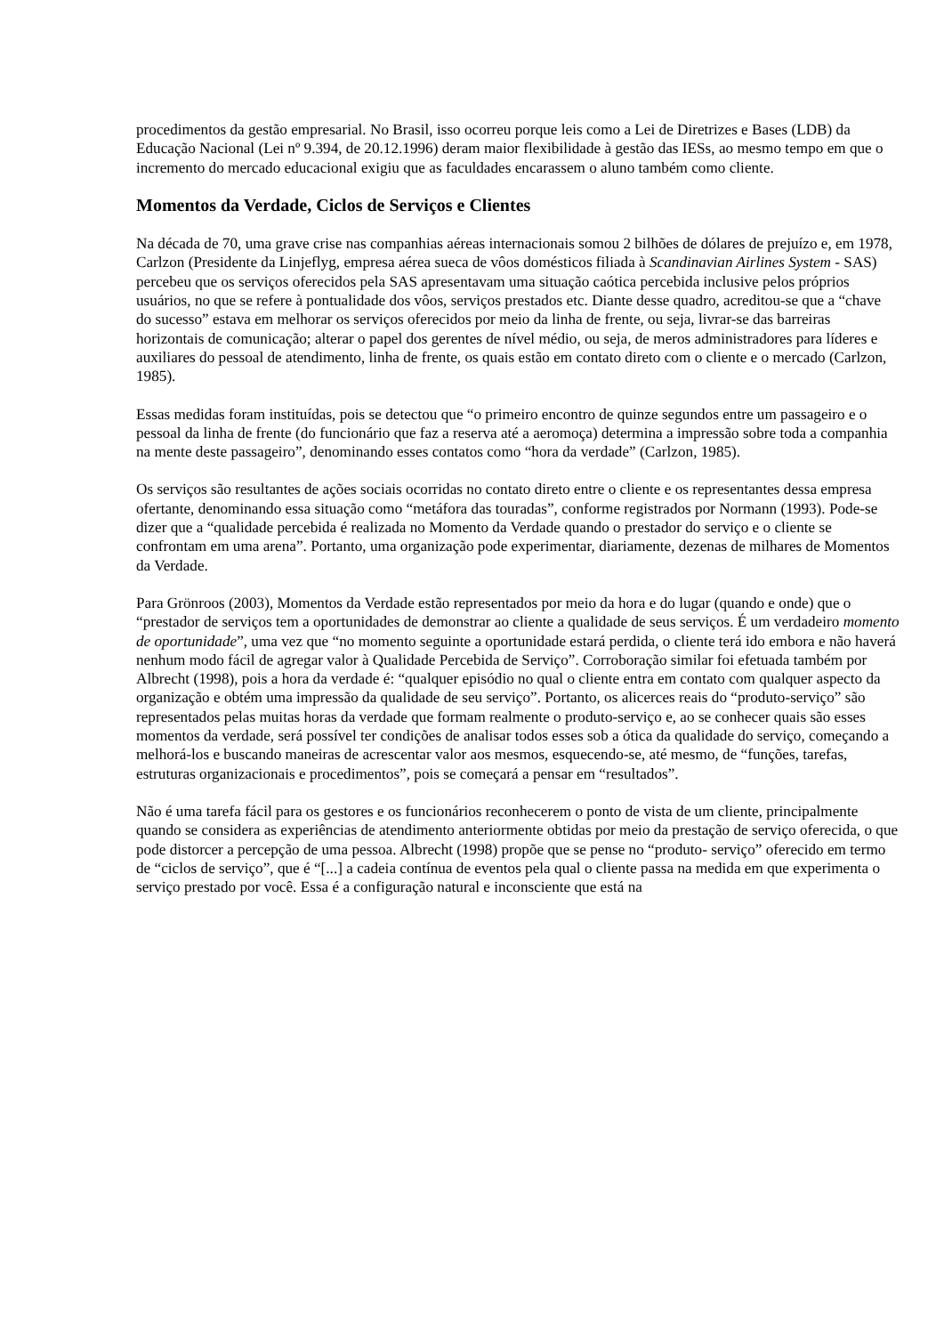procedimentos da gestão empresarial. No Brasil, isso ocorreu porque leis como a Lei de Diretrizes e Bases (LDB) da Educação Nacional (Lei nº 9.394, de 20.12.1996) deram maior flexibilidade à gestão das IESs, ao mesmo tempo em que o incremento do mercado educacional exigiu que as faculdades encarassem o aluno também como cliente.
Momentos da Verdade, Ciclos de Serviços e Clientes
Na década de 70, uma grave crise nas companhias aéreas internacionais somou 2 bilhões de dólares de prejuízo e, em 1978, Carlzon (Presidente da Linjeflyg, empresa aérea sueca de vôos domésticos filiada à Scandinavian Airlines System - SAS) percebeu que os serviços oferecidos pela SAS apresentavam uma situação caótica percebida inclusive pelos próprios usuários, no que se refere à pontualidade dos vôos, serviços prestados etc. Diante desse quadro, acreditou-se que a “chave do sucesso” estava em melhorar os serviços oferecidos por meio da linha de frente, ou seja, livrar-se das barreiras horizontais de comunicação; alterar o papel dos gerentes de nível médio, ou seja, de meros administradores para líderes e auxiliares do pessoal de atendimento, linha de frente, os quais estão em contato direto com o cliente e o mercado (Carlzon, 1985).
Essas medidas foram instituídas, pois se detectou que “o primeiro encontro de quinze segundos entre um passageiro e o pessoal da linha de frente (do funcionário que faz a reserva até a aeromoça) determina a impressão sobre toda a companhia na mente deste passageiro”, denominando esses contatos como “hora da verdade” (Carlzon, 1985).
Os serviços são resultantes de ações sociais ocorridas no contato direto entre o cliente e os representantes dessa empresa ofertante, denominando essa situação como “metáfora das touradas”, conforme registrados por Normann (1993). Pode-se dizer que a “qualidade percebida é realizada no Momento da Verdade quando o prestador do serviço e o cliente se confrontam em uma arena”. Portanto, uma organização pode experimentar, diariamente, dezenas de milhares de Momentos da Verdade.
Para Grönroos (2003), Momentos da Verdade estão representados por meio da hora e do lugar (quando e onde) que o “prestador de serviços tem a oportunidades de demonstrar ao cliente a qualidade de seus serviços. É um verdadeiro momento de oportunidade”, uma vez que “no momento seguinte a oportunidade estará perdida, o cliente terá ido embora e não haverá nenhum modo fácil de agregar valor à Qualidade Percebida de Serviço”. Corroboração similar foi efetuada também por Albrecht (1998), pois a hora da verdade é: “qualquer episódio no qual o cliente entra em contato com qualquer aspecto da organização e obtém uma impressão da qualidade de seu serviço”. Portanto, os alicerces reais do “produto-serviço” são representados pelas muitas horas da verdade que formam realmente o produto-serviço e, ao se conhecer quais são esses momentos da verdade, será possível ter condições de analisar todos esses sob a ótica da qualidade do serviço, começando a melhorá-los e buscando maneiras de acrescentar valor aos mesmos, esquecendo-se, até mesmo, de “funções, tarefas, estruturas organizacionais e procedimentos”, pois se começará a pensar em “resultados”.
Não é uma tarefa fácil para os gestores e os funcionários reconhecerem o ponto de vista de um cliente, principalmente quando se considera as experiências de atendimento anteriormente obtidas por meio da prestação de serviço oferecida, o que pode distorcer a percepção de uma pessoa. Albrecht (1998) propõe que se pense no “produto- serviço” oferecido em termo de “ciclos de serviço”, que é “[...] a cadeia contínua de eventos pela qual o cliente passa na medida em que experimenta o serviço prestado por você. Essa é a configuração natural e inconsciente que está na